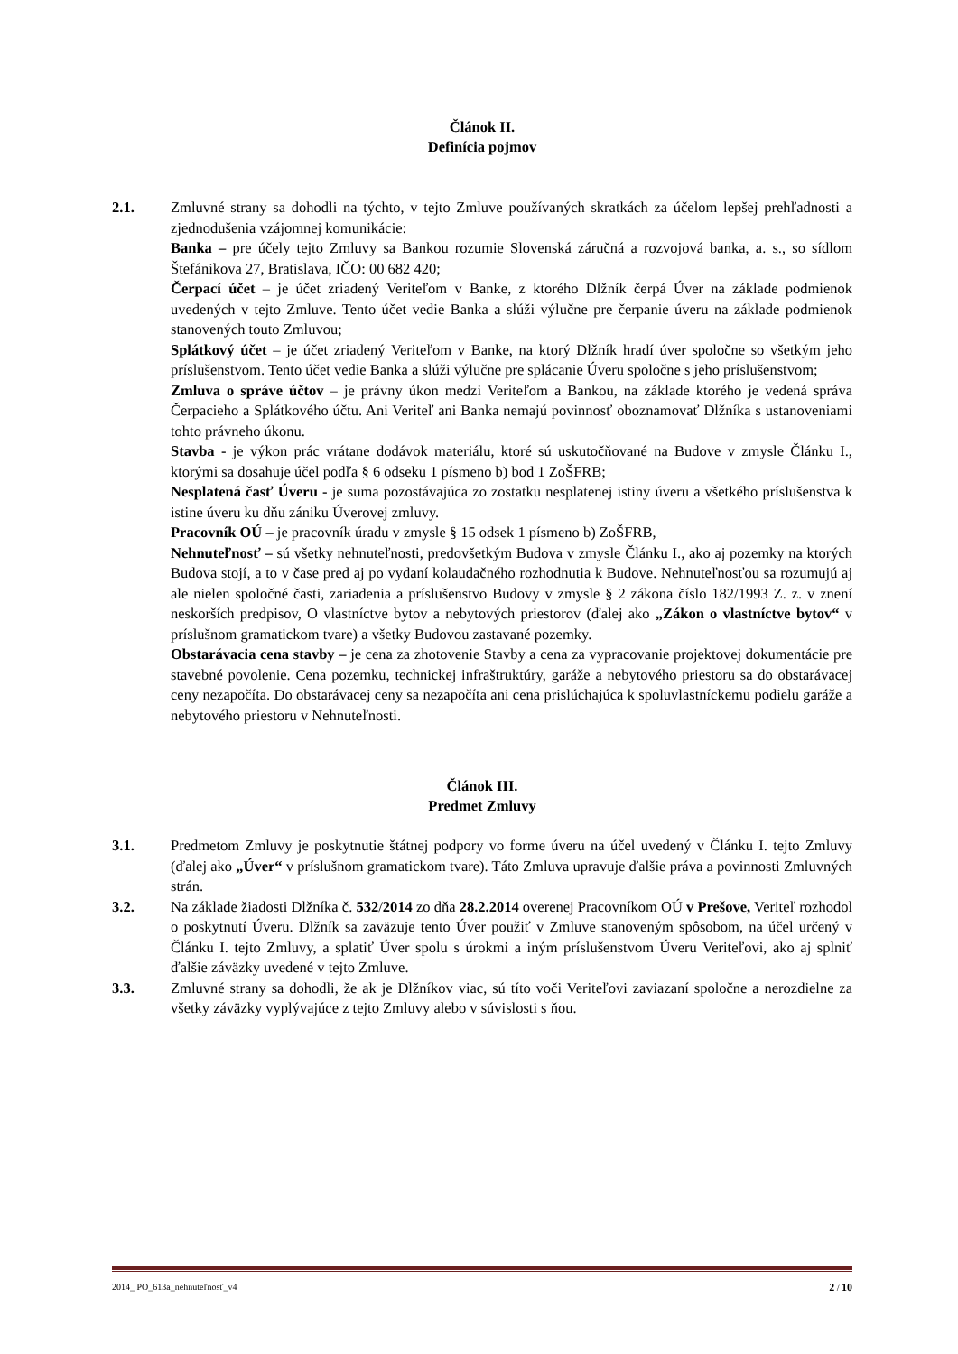Článok II.
Definícia pojmov
2.1. Zmluvné strany sa dohodli na týchto, v tejto Zmluve používaných skratkách za účelom lepšej prehľadnosti a zjednodušenia vzájomnej komunikácie:
Banka – pre účely tejto Zmluvy sa Bankou rozumie Slovenská záručná a rozvojová banka, a. s., so sídlom Štefánikova 27, Bratislava, IČO: 00 682 420;
Čerpací účet – je účet zriadený Veriteľom v Banke, z ktorého Dlžník čerpá Úver na základe podmienok uvedených v tejto Zmluve. Tento účet vedie Banka a slúži výlučne pre čerpanie úveru na základe podmienok stanovených touto Zmluvou;
Splátkový účet – je účet zriadený Veriteľom v Banke, na ktorý Dlžník hradí úver spoločne so všetkým jeho príslušenstvom. Tento účet vedie Banka a slúži výlučne pre splácanie Úveru spoločne s jeho príslušenstvom;
Zmluva o správe účtov – je právny úkon medzi Veriteľom a Bankou, na základe ktorého je vedená správa Čerpacieho a Splátkového účtu. Ani Veriteľ ani Banka nemajú povinnosť oboznamovať Dlžníka s ustanoveniami tohto právneho úkonu.
Stavba - je výkon prác vrátane dodávok materiálu, ktoré sú uskutočňované na Budove v zmysle Článku I., ktorými sa dosahuje účel podľa § 6 odseku 1 písmeno b) bod 1 ZoŠFRB;
Nesplatená časť Úveru - je suma pozostávajúca zo zostatku nesplatenej istiny úveru a všetkého príslušenstva k istine úveru ku dňu zániku Úverovej zmluvy.
Pracovník OÚ – je pracovník úradu v zmysle § 15 odsek 1 písmeno b) ZoŠFRB,
Nehnuteľnosť – sú všetky nehnuteľnosti, predovšetkým Budova v zmysle Článku I., ako aj pozemky na ktorých Budova stojí, a to v čase pred aj po vydaní kolaudačného rozhodnutia k Budove. Nehnuteľnosťou sa rozumujú aj ale nielen spoločné časti, zariadenia a príslušenstvo Budovy v zmysle § 2 zákona číslo 182/1993 Z. z. v znení neskorších predpisov, O vlastníctve bytov a nebytových priestorov (ďalej ako „Zákon o vlastníctve bytov“ v príslušnom gramatickom tvare) a všetky Budovou zastavané pozemky.
Obstarávacia cena stavby – je cena za zhotovenie Stavby a cena za vypracovanie projektovej dokumentácie pre stavebné povolenie. Cena pozemku, technickej infraštruktúry, garáže a nebytového priestoru sa do obstarávacej ceny nezapočíta. Do obstarávacej ceny sa nezapočíta ani cena prislúchajúca k spoluvlastníckemu podielu garáže a nebytového priestoru v Nehnuteľnosti.
Článok III.
Predmet Zmluvy
3.1. Predmetom Zmluvy je poskytnutie štátnej podpory vo forme úveru na účel uvedený v Článku I. tejto Zmluvy (ďalej ako „Úver“ v príslušnom gramatickom tvare). Táto Zmluva upravuje ďalšie práva a povinnosti Zmluvných strán.
3.2. Na základe žiadosti Dlžníka č. 532/2014 zo dňa 28.2.2014 overenej Pracovníkom OÚ v Prešove, Veriteľ rozhodol o poskytnutí Úveru. Dlžník sa zaväzuje tento Úver použiť v Zmluve stanoveným spôsobom, na účel určený v Článku I. tejto Zmluvy, a splatiť Úver spolu s úrokmi a iným príslušenstvom Úveru Veriteľovi, ako aj splniť ďalšie záväzky uvedené v tejto Zmluve.
3.3. Zmluvné strany sa dohodli, že ak je Dlžníkov viac, sú títo voči Veriteľovi zaviazaní spoločne a nerozdielne za všetky záväzky vyplývajúce z tejto Zmluvy alebo v súvislosti s ňou.
2014_ PO_613a_nehnuteľnosť_v4 2 / 10